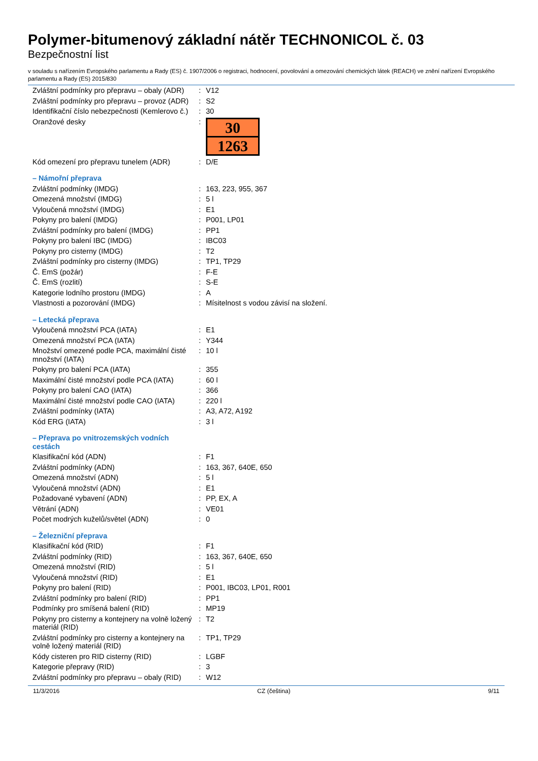Polymer-bitumenový základní nátěr TECHNONICOL č. 03
Bezpečnostní list
v souladu s nařízením Evropského parlamentu a Rady (ES) č. 1907/2006 o registraci, hodnocení, povolování a omezování chemických látek (REACH) ve znění nařízení Evropského parlamentu a Rady (ES) 2015/830
| Zvláštní podmínky pro přepravu – obaly (ADR) | : | V12 |
| Zvláštní podmínky pro přepravu – provoz (ADR) | : | S2 |
| Identifikační číslo nebezpečnosti (Kemlerovo č.) | : | 30 |
| Oranžové desky | : | 30 1263 |
| Kód omezení pro přepravu tunelem (ADR) | : | D/E |
| – Námořní přeprava | | |
| Zvláštní podmínky (IMDG) | : | 163, 223, 955, 367 |
| Omezená množství (IMDG) | : | 5 l |
| Vyloučená množství (IMDG) | : | E1 |
| Pokyny pro balení (IMDG) | : | P001, LP01 |
| Zvláštní podmínky pro balení (IMDG) | : | PP1 |
| Pokyny pro balení IBC (IMDG) | : | IBC03 |
| Pokyny pro cisterny (IMDG) | : | T2 |
| Zvláštní podmínky pro cisterny (IMDG) | : | TP1, TP29 |
| Č. EmS (požár) | : | F-E |
| Č. EmS (rozlití) | : | S-E |
| Kategorie lodního prostoru (IMDG) | : | A |
| Vlastnosti a pozorování (IMDG) | : | Mísitelnost s vodou závisí na složení. |
| – Letecká přeprava | | |
| Vyloučená množství PCA (IATA) | : | E1 |
| Omezená množství PCA (IATA) | : | Y344 |
| Množství omezené podle PCA, maximální čisté množství (IATA) | : | 10 l |
| Pokyny pro balení PCA (IATA) | : | 355 |
| Maximální čisté množství podle PCA (IATA) | : | 60 l |
| Pokyny pro balení CAO (IATA) | : | 366 |
| Maximální čisté množství podle CAO (IATA) | : | 220 l |
| Zvláštní podmínky (IATA) | : | A3, A72, A192 |
| Kód ERG (IATA) | : | 3 l |
| – Přeprava po vnitrozemských vodních cestách | | |
| Klasifikační kód (ADN) | : | F1 |
| Zvláštní podmínky (ADN) | : | 163, 367, 640E, 650 |
| Omezená množství (ADN) | : | 5 l |
| Vyloučená množství (ADN) | : | E1 |
| Požadované vybavení (ADN) | : | PP, EX, A |
| Větrání (ADN) | : | VE01 |
| Počet modrých kuželů/světel (ADN) | : | 0 |
| – Železniční přeprava | | |
| Klasifikační kód (RID) | : | F1 |
| Zvláštní podmínky (RID) | : | 163, 367, 640E, 650 |
| Omezená množství (RID) | : | 5 l |
| Vyloučená množství (RID) | : | E1 |
| Pokyny pro balení (RID) | : | P001, IBC03, LP01, R001 |
| Zvláštní podmínky pro balení (RID) | : | PP1 |
| Podmínky pro smíšená balení (RID) | : | MP19 |
| Pokyny pro cisterny a kontejnery na volně ložený materiál (RID) | : | T2 |
| Zvláštní podmínky pro cisterny a kontejnery na volně ložený materiál (RID) | : | TP1, TP29 |
| Kódy cisteren pro RID cisterny (RID) | : | LGBF |
| Kategorie přepravy (RID) | : | 3 |
| Zvláštní podmínky pro přepravu – obaly (RID) | : | W12 |
11/3/2016 CZ (čeština) 9/11